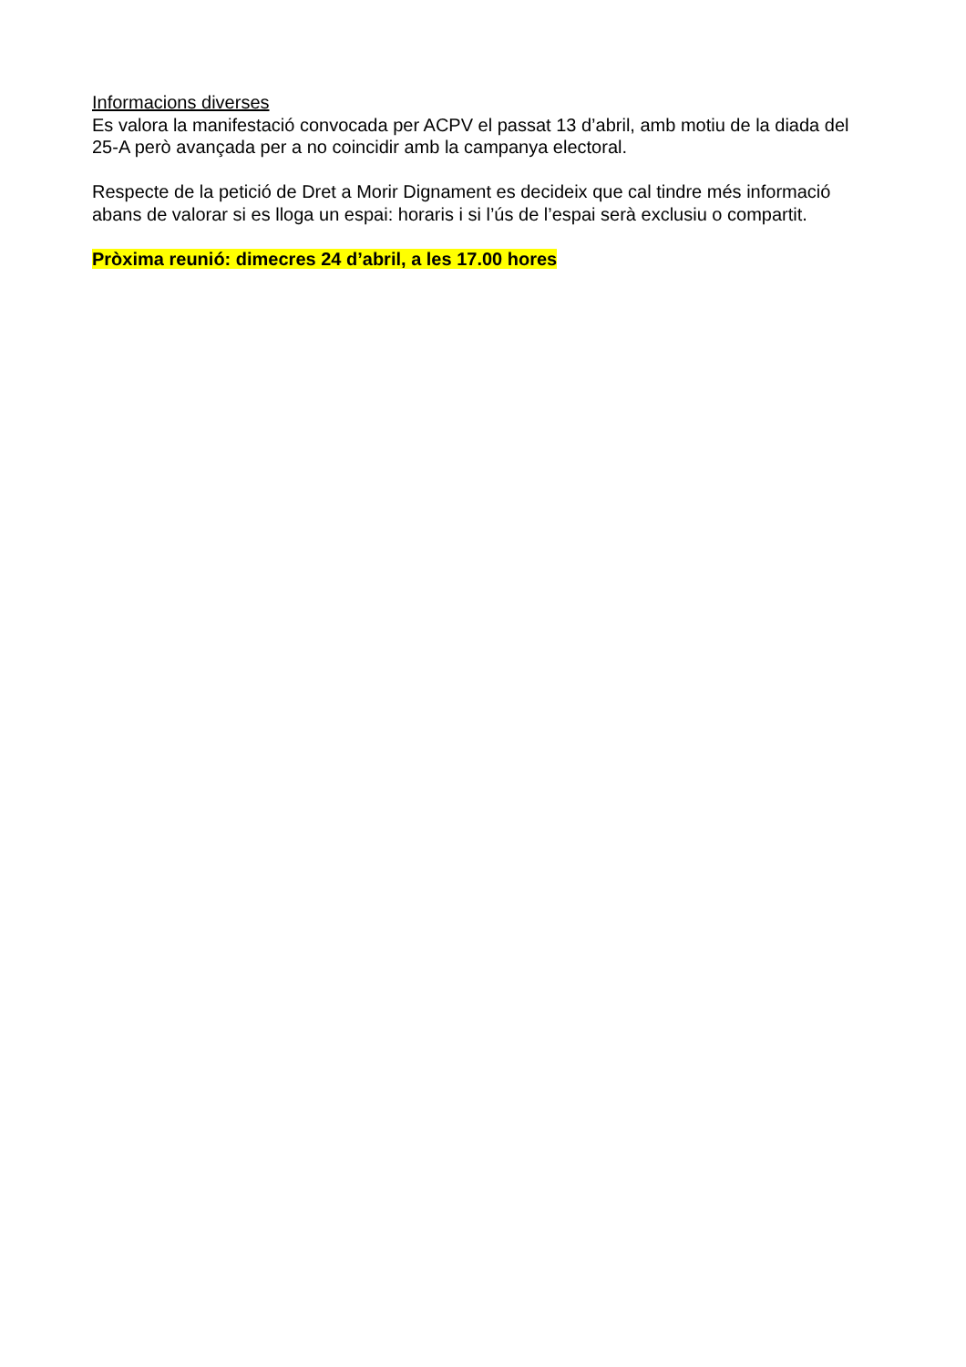Informacions diverses
Es valora la manifestació convocada per ACPV el passat 13 d’abril, amb motiu de la diada del 25-A però avançada per a no coincidir amb la campanya electoral.
Respecte de la petició de Dret a Morir Dignament es decideix que cal tindre més informació abans de valorar si es lloga un espai: horaris i si l’ús de l’espai serà exclusiu o compartit.
Pròxima reunió: dimecres 24 d’abril, a les 17.00 hores